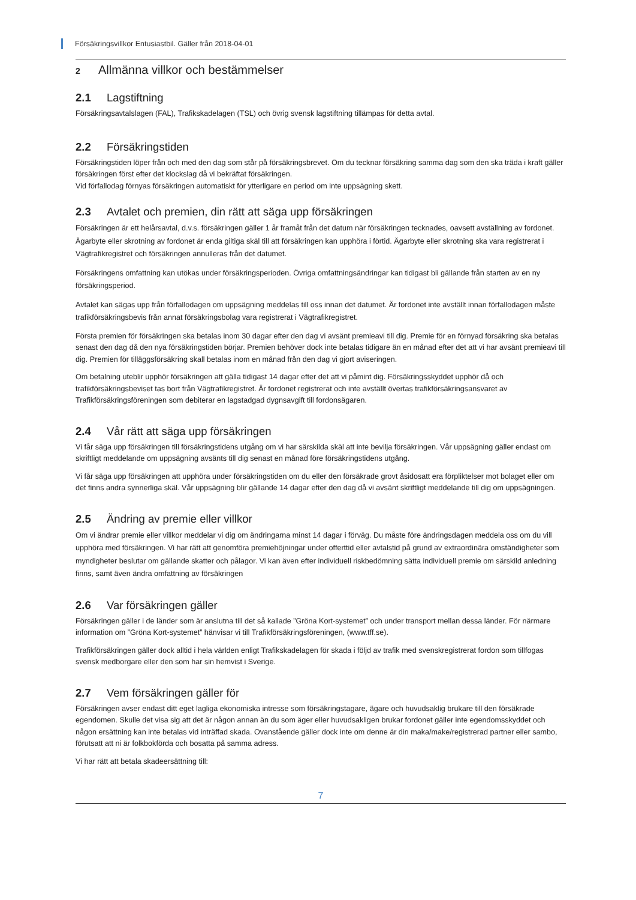Försäkringsvillkor Entusiastbil. Gäller från 2018-04-01
2 Allmänna villkor och bestämmelser
2.1 Lagstiftning
Försäkringsavtalslagen (FAL), Trafikskadelagen (TSL) och övrig svensk lagstiftning tillämpas för detta avtal.
2.2 Försäkringstiden
Försäkringstiden löper från och med den dag som står på försäkringsbrevet. Om du tecknar försäkring samma dag som den ska träda i kraft gäller försäkringen först efter det klockslag då vi bekräftat försäkringen.
Vid förfallodag förnyas försäkringen automatiskt för ytterligare en period om inte uppsägning skett.
2.3 Avtalet och premien, din rätt att säga upp försäkringen
Försäkringen är ett helårsavtal, d.v.s. försäkringen gäller 1 år framåt från det datum när försäkringen tecknades, oavsett avställning av fordonet. Ägarbyte eller skrotning av fordonet är enda giltiga skäl till att försäkringen kan upphöra i förtid. Ägarbyte eller skrotning ska vara registrerat i Vägtrafikregistret och försäkringen annulleras från det datumet.
Försäkringens omfattning kan utökas under försäkringsperioden. Övriga omfattningsändringar kan tidigast bli gällande från starten av en ny försäkringsperiod.
Avtalet kan sägas upp från förfallodagen om uppsägning meddelas till oss innan det datumet. Är fordonet inte avställt innan förfallodagen måste trafikförsäkringsbevis från annat försäkringsbolag vara registrerat i Vägtrafikregistret.
Första premien för försäkringen ska betalas inom 30 dagar efter den dag vi avsänt premieavi till dig. Premie för en förnyad försäkring ska betalas senast den dag då den nya försäkringstiden börjar. Premien behöver dock inte betalas tidigare än en månad efter det att vi har avsänt premieavi till dig. Premien för tilläggsförsäkring skall betalas inom en månad från den dag vi gjort aviseringen.
Om betalning uteblir upphör försäkringen att gälla tidigast 14 dagar efter det att vi påmint dig. Försäkringsskyddet upphör då och trafikförsäkringsbeviset tas bort från Vägtrafikregistret. Är fordonet registrerat och inte avställt övertas trafikförsäkringsansvaret av Trafikförsäkringsföreningen som debiterar en lagstadgad dygnsavgift till fordonsägaren.
2.4 Vår rätt att säga upp försäkringen
Vi får säga upp försäkringen till försäkringstidens utgång om vi har särskilda skäl att inte bevilja försäkringen. Vår uppsägning gäller endast om skriftligt meddelande om uppsägning avsänts till dig senast en månad före försäkringstidens utgång.
Vi får säga upp försäkringen att upphöra under försäkringstiden om du eller den försäkrade grovt åsidosatt era förpliktelser mot bolaget eller om det finns andra synnerliga skäl. Vår uppsägning blir gällande 14 dagar efter den dag då vi avsänt skriftligt meddelande till dig om uppsägningen.
2.5 Ändring av premie eller villkor
Om vi ändrar premie eller villkor meddelar vi dig om ändringarna minst 14 dagar i förväg. Du måste före ändringsdagen meddela oss om du vill upphöra med försäkringen. Vi har rätt att genomföra premiehöjningar under offerttid eller avtalstid på grund av extraordinära omständigheter som myndigheter beslutar om gällande skatter och pålagor. Vi kan även efter individuell riskbedömning sätta individuell premie om särskild anledning finns, samt även ändra omfattning av försäkringen
2.6 Var försäkringen gäller
Försäkringen gäller i de länder som är anslutna till det så kallade ”Gröna Kort-systemet” och under transport mellan dessa länder. För närmare information om ”Gröna Kort-systemet” hänvisar vi till Trafikförsäkringsföreningen, (www.tff.se).
Trafikförsäkringen gäller dock alltid i hela världen enligt Trafikskadelagen för skada i följd av trafik med svenskregistrerat fordon som tillfogas svensk medborgare eller den som har sin hemvist i Sverige.
2.7 Vem försäkringen gäller för
Försäkringen avser endast ditt eget lagliga ekonomiska intresse som försäkringstagare, ägare och huvudsaklig brukare till den försäkrade egendomen. Skulle det visa sig att det är någon annan än du som äger eller huvudsakligen brukar fordonet gäller inte egendomsskyddet och någon ersättning kan inte betalas vid inträffad skada. Ovanstående gäller dock inte om denne är din maka/make/registrerad partner eller sambo, förutsatt att ni är folkbokförda och bosatta på samma adress.
Vi har rätt att betala skadeersättning till:
7